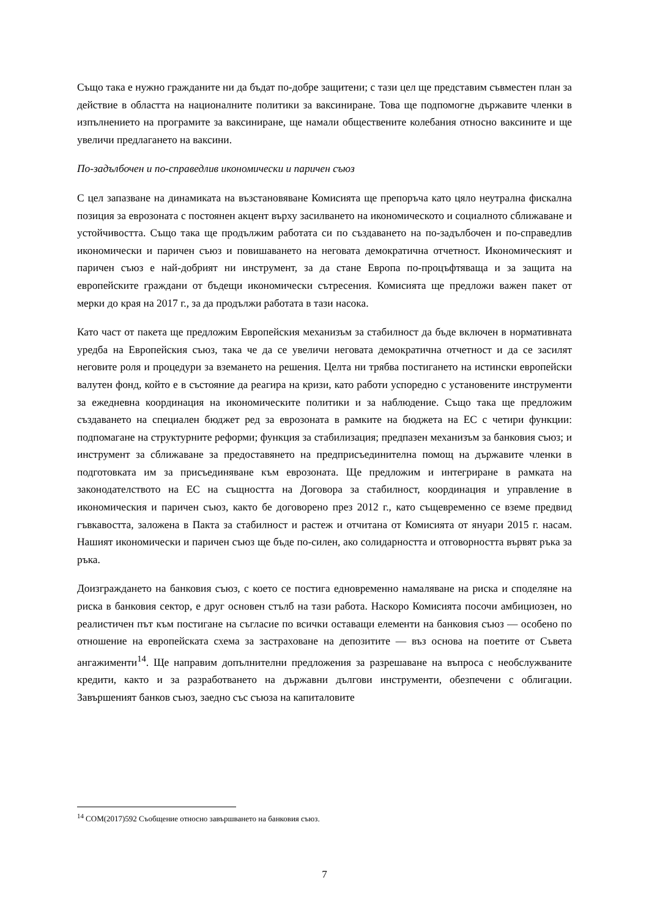Също така е нужно гражданите ни да бъдат по-добре защитени; с тази цел ще представим съвместен план за действие в областта на националните политики за ваксиниране. Това ще подпомогне държавите членки в изпълнението на програмите за ваксиниране, ще намали обществените колебания относно ваксините и ще увеличи предлагането на ваксини.
По-задълбочен и по-справедлив икономически и паричен съюз
С цел запазване на динамиката на възстановяване Комисията ще препоръча като цяло неутрална фискална позиция за еврозоната с постоянен акцент върху засилването на икономическото и социалното сближаване и устойчивостта. Също така ще продължим работата си по създаването на по-задълбочен и по-справедлив икономически и паричен съюз и повишаването на неговата демократична отчетност. Икономическият и паричен съюз е най-добрият ни инструмент, за да стане Европа по-процъфтяваща и за защита на европейските граждани от бъдещи икономически сътресения. Комисията ще предложи важен пакет от мерки до края на 2017 г., за да продължи работата в тази насока.
Като част от пакета ще предложим Европейския механизъм за стабилност да бъде включен в нормативната уредба на Европейския съюз, така че да се увеличи неговата демократична отчетност и да се засилят неговите роля и процедури за вземането на решения. Целта ни трябва постигането на истински европейски валутен фонд, който е в състояние да реагира на кризи, като работи успоредно с установените инструменти за ежедневна координация на икономическите политики и за наблюдение. Също така ще предложим създаването на специален бюджет ред за еврозоната в рамките на бюджета на ЕС с четири функции: подпомагане на структурните реформи; функция за стабилизация; предпазен механизъм за банковия съюз; и инструмент за сближаване за предоставянето на предприсъединителна помощ на държавите членки в подготовката им за присъединяване към еврозоната. Ще предложим и интегриране в рамката на законодателството на ЕС на същността на Договора за стабилност, координация и управление в икономическия и паричен съюз, както бе договорено през 2012 г., като същевременно се вземе предвид гъвкавостта, заложена в Пакта за стабилност и растеж и отчитана от Комисията от януари 2015 г. насам. Нашият икономически и паричен съюз ще бъде по-силен, ако солидарността и отговорността вървят ръка за ръка.
Доизграждането на банковия съюз, с което се постига едновременно намаляване на риска и споделяне на риска в банковия сектор, е друг основен стълб на тази работа. Наскоро Комисията посочи амбициозен, но реалистичен път към постигане на съгласие по всички оставащи елементи на банковия съюз — особено по отношение на европейската схема за застраховане на депозитите — въз основа на поетите от Съвета ангажименти<sup>14</sup>. Ще направим допълнителни предложения за разрешаване на въпроса с необслужваните кредити, както и за разработването на държавни дългови инструменти, обезпечени с облигации. Завършеният банков съюз, заедно със съюза на капиталовите
<sup>14</sup> COM(2017)592 Съобщение относно завършването на банковия съюз.
7